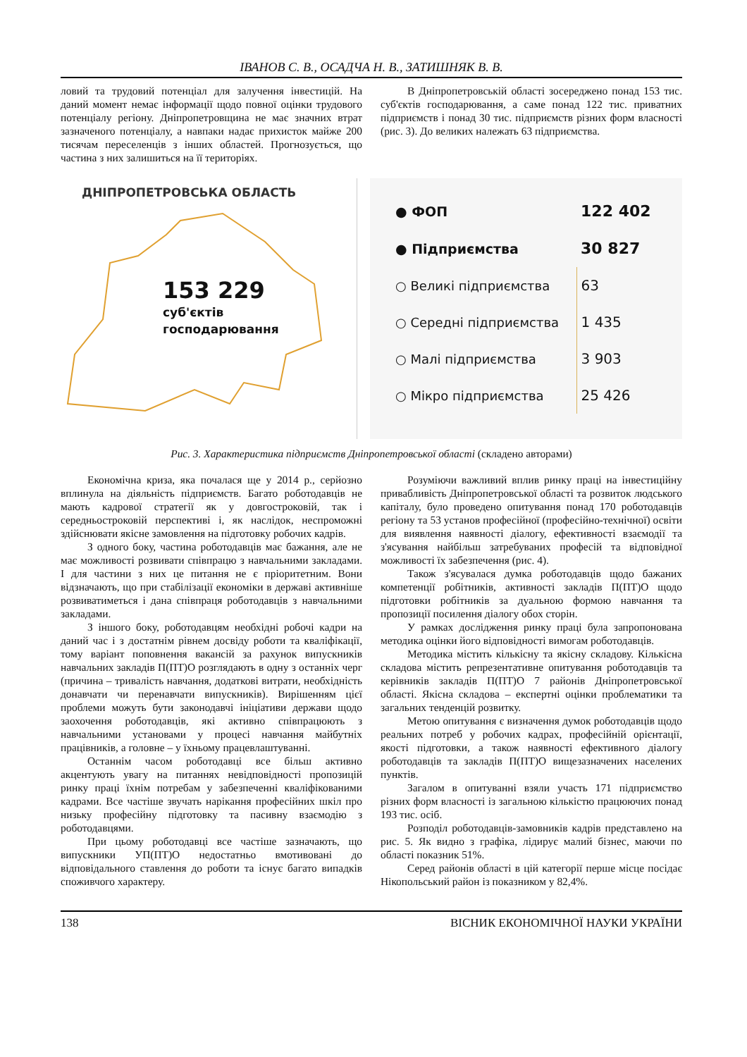ІВАНОВ С. В., ОСАДЧА Н. В., ЗАТИШНЯК В. В.
ловий та трудовий потенціал для залучення інвестицій. На даний момент немає інформації щодо повної оцінки трудового потенціалу регіону. Дніпропетровщина не має значних втрат зазначеного потенціалу, а навпаки надає прихисток майже 200 тисячам переселенців з інших областей. Прогнозується, що частина з них залишиться на її територіях.
В Дніпропетровській області зосереджено понад 153 тис. суб'єктів господарювання, а саме понад 122 тис. приватних підприємств і понад 30 тис. підприємств різних форм власності (рис. 3). До великих належать 63 підприємства.
ДНІПРОПЕТРОВСЬКА ОБЛАСТЬ
153 229
суб'єктів
господарювання
| ● ФОП | 122 402 |
| ● Підприємства | 30 827 |
| ○ Великі підприємства | 63 |
| ○ Середні підприємства | 1 435 |
| ○ Малі підприємства | 3 903 |
| ○ Мікро підприємства | 25 426 |
Рис. 3. Характеристика підприємств Дніпропетровської області (складено авторами)
Економічна криза, яка почалася ще у 2014 р., серйозно вплинула на діяльність підприємств. Багато роботодавців не мають кадрової стратегії як у довгостроковій, так і середньостроковій перспективі і, як наслідок, неспроможні здійснювати якісне замовлення на підготовку робочих кадрів.
З одного боку, частина роботодавців має бажання, але не має можливості розвивати співпрацю з навчальними закладами. І для частини з них це питання не є пріоритетним. Вони відзначають, що при стабілізації економіки в державі активніше розвиватиметься і дана співпраця роботодавців з навчальними закладами.
З іншого боку, роботодавцям необхідні робочі кадри на даний час і з достатнім рівнем досвіду роботи та кваліфікації, тому варіант поповнення вакансій за рахунок випускників навчальних закладів П(ПТ)О розглядають в одну з останніх черг (причина – тривалість навчання, додаткові витрати, необхідність донавчати чи перенавчати випускників). Вирішенням цієї проблеми можуть бути законодавчі ініціативи держави щодо заохочення роботодавців, які активно співпрацюють з навчальними установами у процесі навчання майбутніх працівників, а головне – у їхньому працевлаштуванні.
Останнім часом роботодавці все більш активно акцентують увагу на питаннях невідповідності пропозицій ринку праці їхнім потребам у забезпеченні кваліфікованими кадрами. Все частіше звучать нарікання професійних шкіл про низьку професійну підготовку та пасивну взаємодію з роботодавцями.
При цьому роботодавці все частіше зазначають, що випускники УП(ПТ)О недостатньо вмотивовані до відповідального ставлення до роботи та існує багато випадків споживчого характеру.
Розуміючи важливий вплив ринку праці на інвестиційну привабливість Дніпропетровської області та розвиток людського капіталу, було проведено опитування понад 170 роботодавців регіону та 53 установ професійної (професійно-технічної) освіти для виявлення наявності діалогу, ефективності взаємодії та з'ясування найбільш затребуваних професій та відповідної можливості їх забезпечення (рис. 4).
Також з'ясувалася думка роботодавців щодо бажаних компетенції робітників, активності закладів П(ПТ)О щодо підготовки робітників за дуальною формою навчання та пропозиції посилення діалогу обох сторін.
У рамках дослідження ринку праці була запропонована методика оцінки його відповідності вимогам роботодавців.
Методика містить кількісну та якісну складову. Кількісна складова містить репрезентативне опитування роботодавців та керівників закладів П(ПТ)О 7 районів Дніпропетровської області. Якісна складова – експертні оцінки проблематики та загальних тенденцій розвитку.
Метою опитування є визначення думок роботодавців щодо реальних потреб у робочих кадрах, професійній орієнтації, якості підготовки, а також наявності ефективного діалогу роботодавців та закладів П(ПТ)О вищезазначених населених пунктів.
Загалом в опитуванні взяли участь 171 підприємство різних форм власності із загальною кількістю працюючих понад 193 тис. осіб.
Розподіл роботодавців-замовників кадрів представлено на рис. 5. Як видно з графіка, лідирує малий бізнес, маючи по області показник 51%.
Серед районів області в цій категорії перше місце посідає Нікопольський район із показником у 82,4%.
138 ВІСНИК ЕКОНОМІЧНОЇ НАУКИ УКРАЇНИ